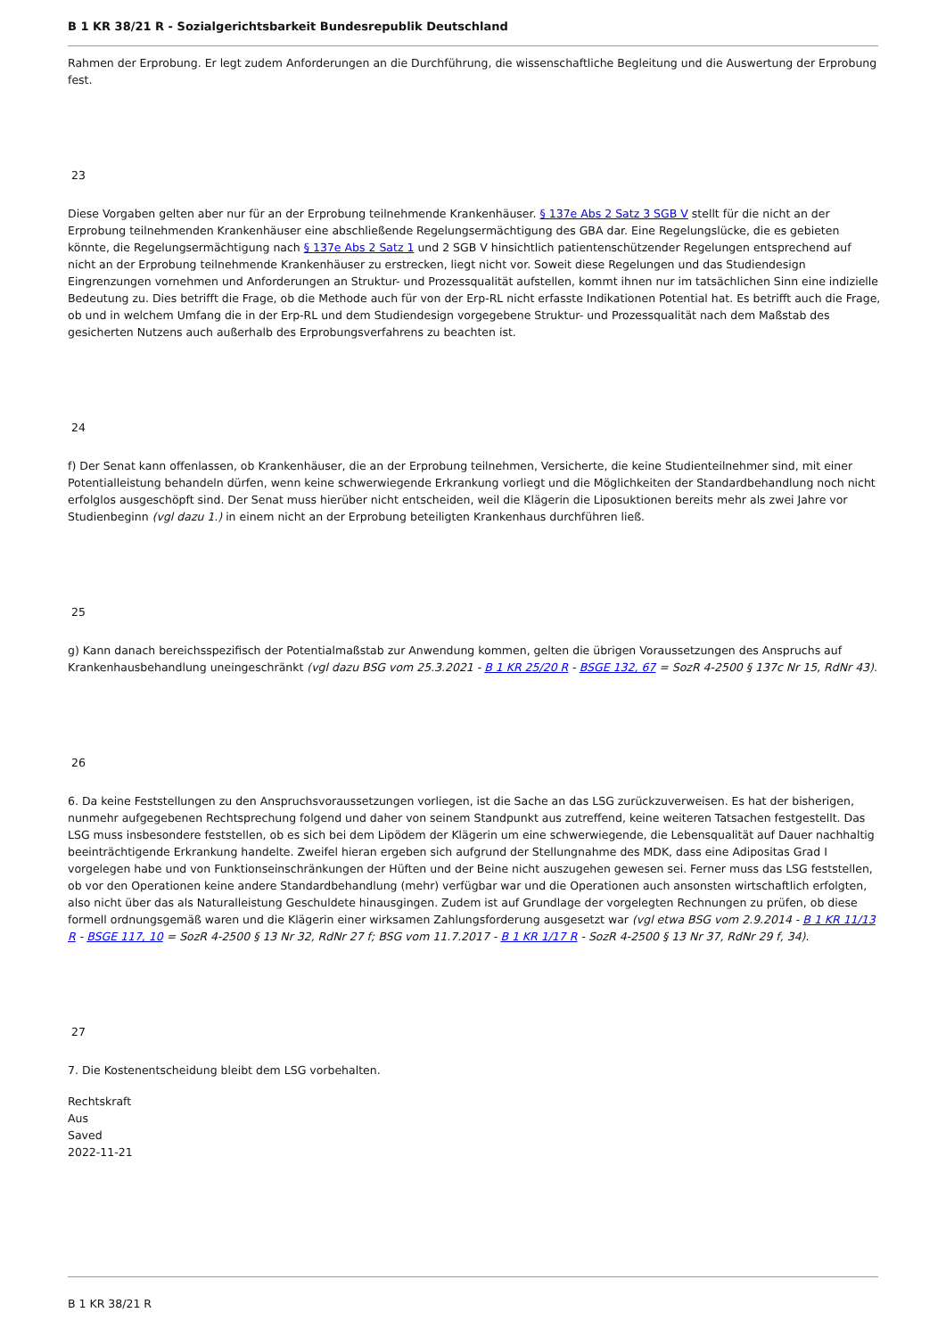B 1 KR 38/21 R - Sozialgerichtsbarkeit Bundesrepublik Deutschland
Rahmen der Erprobung. Er legt zudem Anforderungen an die Durchführung, die wissenschaftliche Begleitung und die Auswertung der Erprobung fest.
23
Diese Vorgaben gelten aber nur für an der Erprobung teilnehmende Krankenhäuser. § 137e Abs 2 Satz 3 SGB V stellt für die nicht an der Erprobung teilnehmenden Krankenhäuser eine abschließende Regelungsermächtigung des GBA dar. Eine Regelungslücke, die es gebieten könnte, die Regelungsermächtigung nach § 137e Abs 2 Satz 1 und 2 SGB V hinsichtlich patientenschützender Regelungen entsprechend auf nicht an der Erprobung teilnehmende Krankenhäuser zu erstrecken, liegt nicht vor. Soweit diese Regelungen und das Studiendesign Eingrenzungen vornehmen und Anforderungen an Struktur- und Prozessqualität aufstellen, kommt ihnen nur im tatsächlichen Sinn eine indizielle Bedeutung zu. Dies betrifft die Frage, ob die Methode auch für von der Erp-RL nicht erfasste Indikationen Potential hat. Es betrifft auch die Frage, ob und in welchem Umfang die in der Erp-RL und dem Studiendesign vorgegebene Struktur- und Prozessqualität nach dem Maßstab des gesicherten Nutzens auch außerhalb des Erprobungsverfahrens zu beachten ist.
24
f) Der Senat kann offenlassen, ob Krankenhäuser, die an der Erprobung teilnehmen, Versicherte, die keine Studienteilnehmer sind, mit einer Potentialleistung behandeln dürfen, wenn keine schwerwiegende Erkrankung vorliegt und die Möglichkeiten der Standardbehandlung noch nicht erfolglos ausgeschöpft sind. Der Senat muss hierüber nicht entscheiden, weil die Klägerin die Liposuktionen bereits mehr als zwei Jahre vor Studienbeginn (vgl dazu 1.) in einem nicht an der Erprobung beteiligten Krankenhaus durchführen ließ.
25
g) Kann danach bereichsspezifisch der Potentialmaßstab zur Anwendung kommen, gelten die übrigen Voraussetzungen des Anspruchs auf Krankenhausbehandlung uneingeschränkt (vgl dazu BSG vom 25.3.2021 - B 1 KR 25/20 R - BSGE 132, 67 = SozR 4-2500 § 137c Nr 15, RdNr 43).
26
6. Da keine Feststellungen zu den Anspruchsvoraussetzungen vorliegen, ist die Sache an das LSG zurückzuverweisen. Es hat der bisherigen, nunmehr aufgegebenen Rechtsprechung folgend und daher von seinem Standpunkt aus zutreffend, keine weiteren Tatsachen festgestellt. Das LSG muss insbesondere feststellen, ob es sich bei dem Lipödem der Klägerin um eine schwerwiegende, die Lebensqualität auf Dauer nachhaltig beeinträchtigende Erkrankung handelte. Zweifel hieran ergeben sich aufgrund der Stellungnahme des MDK, dass eine Adipositas Grad I vorgelegen habe und von Funktionseinschränkungen der Hüften und der Beine nicht auszugehen gewesen sei. Ferner muss das LSG feststellen, ob vor den Operationen keine andere Standardbehandlung (mehr) verfügbar war und die Operationen auch ansonsten wirtschaftlich erfolgten, also nicht über das als Naturalleistung Geschuldete hinausgingen. Zudem ist auf Grundlage der vorgelegten Rechnungen zu prüfen, ob diese formell ordnungsgemäß waren und die Klägerin einer wirksamen Zahlungsforderung ausgesetzt war (vgl etwa BSG vom 2.9.2014 - B 1 KR 11/13 R - BSGE 117, 10 = SozR 4-2500 § 13 Nr 32, RdNr 27 f; BSG vom 11.7.2017 - B 1 KR 1/17 R - SozR 4-2500 § 13 Nr 37, RdNr 29 f, 34).
27
7. Die Kostenentscheidung bleibt dem LSG vorbehalten.
Rechtskraft
Aus
Saved
2022-11-21
B 1 KR 38/21 R